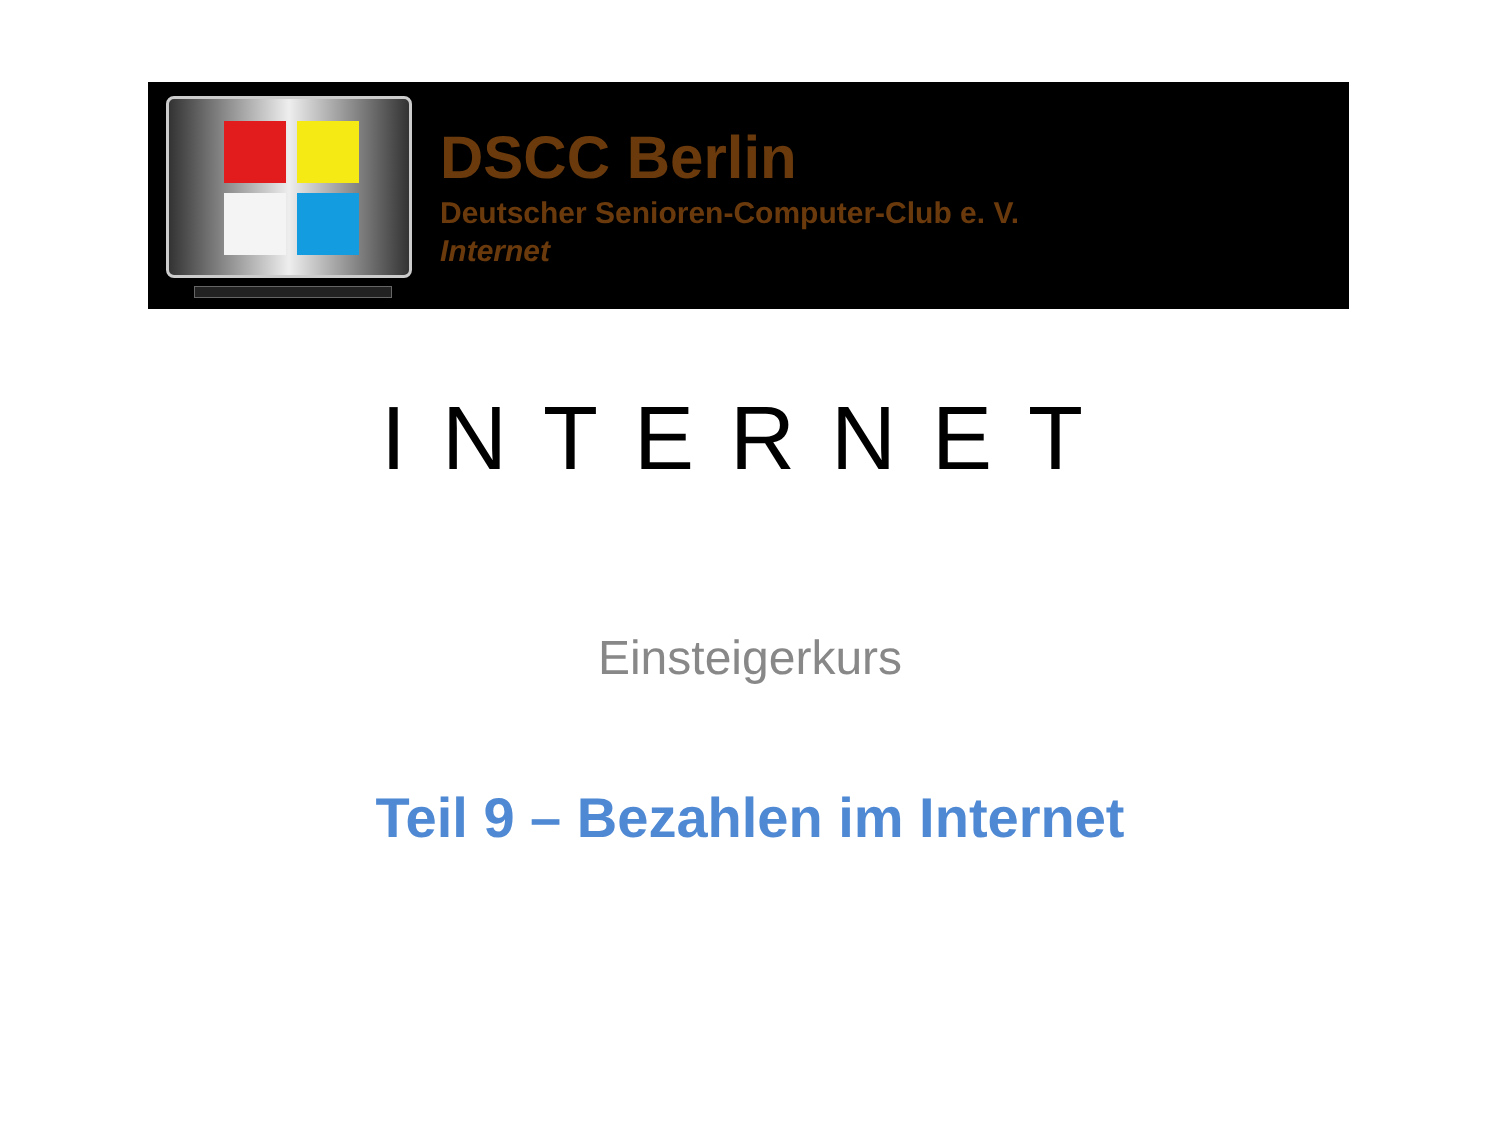DSCC Berlin
Deutscher Senioren-Computer-Club e. V.
Internet
INTERNET
Einsteigerkurs
Teil 9 – Bezahlen im Internet